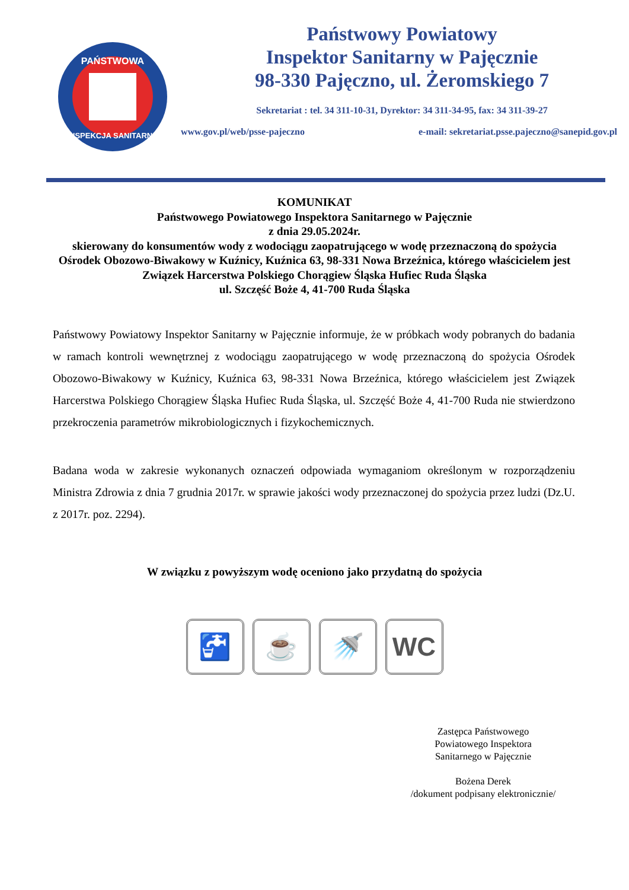PAŃSTWOWA
INSPEKCJA SANITARNA
Państwowy Powiatowy
Inspektor Sanitarny w Pajęcznie
98-330 Pajęczno, ul. Żeromskiego 7
Sekretariat : tel. 34 311-10-31, Dyrektor: 34 311-34-95, fax: 34 311-39-27
www.gov.pl/web/psse-pajeczno e-mail: sekretariat.psse.pajeczno@sanepid.gov.pl
KOMUNIKAT
Państwowego Powiatowego Inspektora Sanitarnego w Pajęcznie
z dnia 29.05.2024r.
skierowany do konsumentów wody z wodociągu zaopatrującego w wodę przeznaczoną do spożycia Ośrodek Obozowo-Biwakowy w Kuźnicy, Kuźnica 63, 98-331 Nowa Brzeźnica, którego właścicielem jest Związek Harcerstwa Polskiego Chorągiew Śląska Hufiec Ruda Śląska
ul. Szczęść Boże 4, 41-700 Ruda Śląska
Państwowy Powiatowy Inspektor Sanitarny w Pajęcznie informuje, że w próbkach wody pobranych do badania w ramach kontroli wewnętrznej z wodociągu zaopatrującego w wodę przeznaczoną do spożycia Ośrodek Obozowo-Biwakowy w Kuźnicy, Kuźnica 63, 98-331 Nowa Brzeźnica, którego właścicielem jest Związek Harcerstwa Polskiego Chorągiew Śląska Hufiec Ruda Śląska, ul. Szczęść Boże 4, 41-700 Ruda nie stwierdzono przekroczenia parametrów mikrobiologicznych i fizykochemicznych.
Badana woda w zakresie wykonanych oznaczeń odpowiada wymaganiom określonym w rozporządzeniu Ministra Zdrowia z dnia 7 grudnia 2017r. w sprawie jakości wody przeznaczonej do spożycia przez ludzi (Dz.U. z 2017r. poz. 2294).
W związku z powyższym wodę oceniono jako przydatną do spożycia
🚰 ☕ 🚿 WC
Zastępca Państwowego
Powiatowego Inspektora
Sanitarnego w Pajęcznie
Bożena Derek
/dokument podpisany elektronicznie/